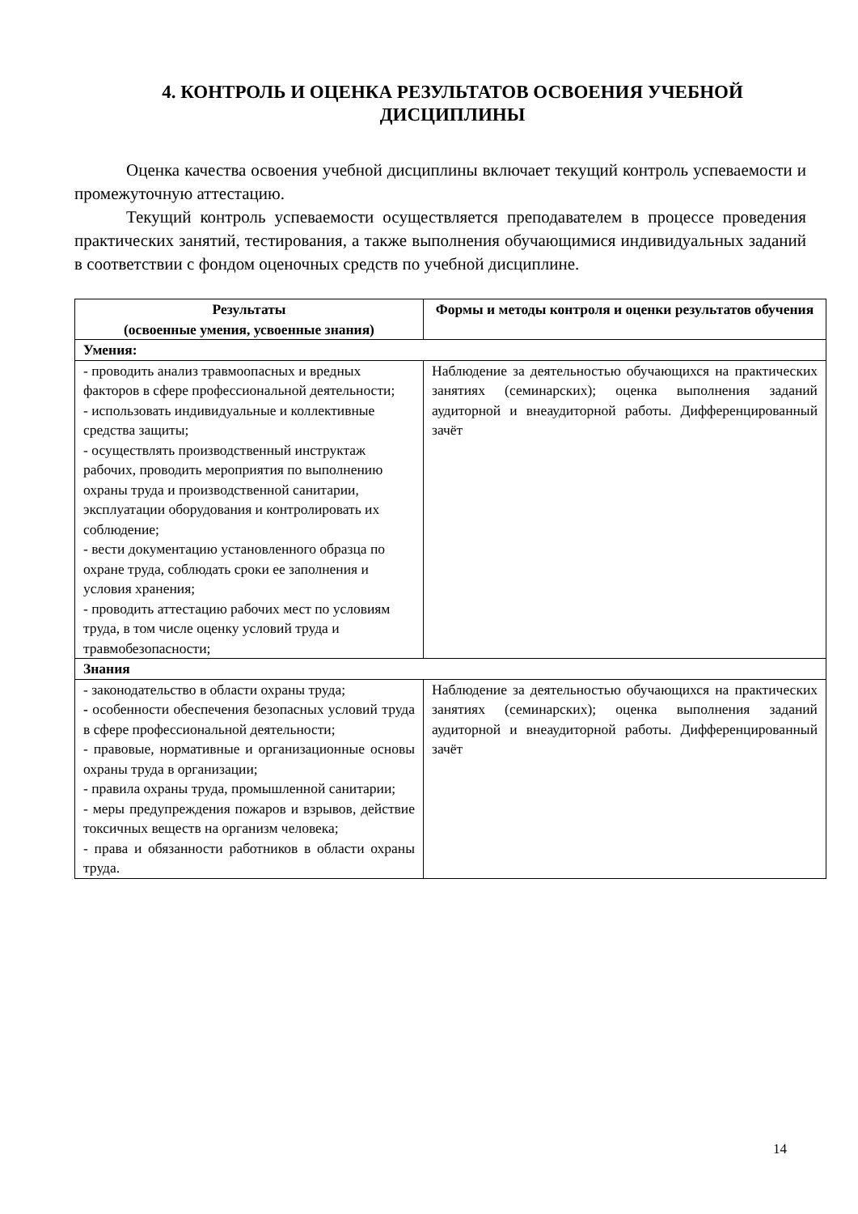4. КОНТРОЛЬ И ОЦЕНКА РЕЗУЛЬТАТОВ ОСВОЕНИЯ УЧЕБНОЙ ДИСЦИПЛИНЫ
Оценка качества освоения учебной дисциплины включает текущий контроль успеваемости и промежуточную аттестацию.
Текущий контроль успеваемости осуществляется преподавателем в процессе проведения практических занятий, тестирования, а также выполнения обучающимися индивидуальных заданий в соответствии с фондом оценочных средств по учебной дисциплине.
| Результаты (освоенные умения, усвоенные знания) | Формы и методы контроля и оценки результатов обучения |
| --- | --- |
| Умения: | |
| - проводить анализ травмоопасных и вредных факторов в сфере профессиональной деятельности; - использовать индивидуальные и коллективные средства защиты; - осуществлять производственный инструктаж рабочих, проводить мероприятия по выполнению охраны труда и производственной санитарии, эксплуатации оборудования и контролировать их соблюдение; - вести документацию установленного образца по охране труда, соблюдать сроки ее заполнения и условия хранения; - проводить аттестацию рабочих мест по условиям труда, в том числе оценку условий труда и травмобезопасности; | Наблюдение за деятельностью обучающихся на практических занятиях (семинарских); оценка выполнения заданий аудиторной и внеаудиторной работы. Дифференцированный зачёт |
| Знания | |
| - законодательство в области охраны труда; - особенности обеспечения безопасных условий труда в сфере профессиональной деятельности; - правовые, нормативные и организационные основы охраны труда в организации; - правила охраны труда, промышленной санитарии; - меры предупреждения пожаров и взрывов, действие токсичных веществ на организм человека; - права и обязанности работников в области охраны труда. | Наблюдение за деятельностью обучающихся на практических занятиях (семинарских); оценка выполнения заданий аудиторной и внеаудиторной работы. Дифференцированный зачёт |
14